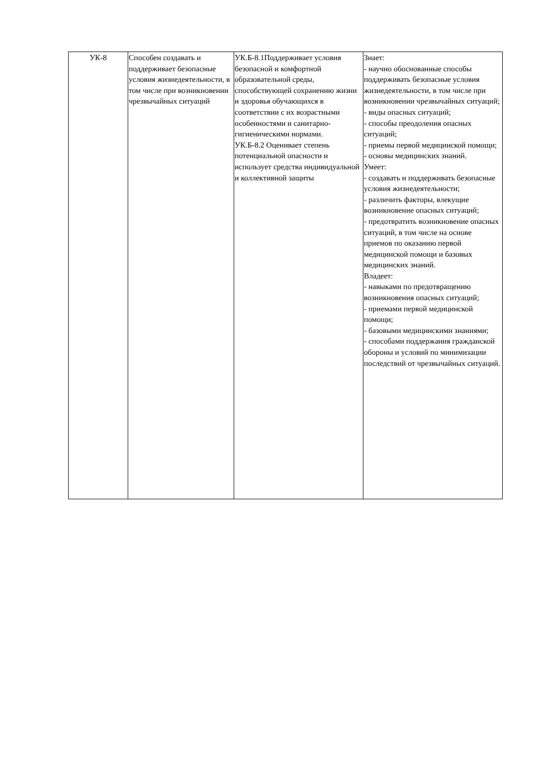| УК-8 | Способен создавать и поддерживает безопасные условия жизнедеятельности, в том числе при возникновении чрезвычайных ситуаций | УК.Б-8.1Поддерживает условия безопасной и комфортной образовательной среды, способствующей сохранению жизни и здоровья обучающихся в соответствии с их возрастными особенностями и санитарно-гигиеническими нормами. УК.Б-8.2 Оценивает степень потенциальной опасности и использует средства индивидуальной и коллективной защиты | Знает: - научно обоснованные способы поддерживать безопасные условия жизнедеятельности, в том числе при возникновении чрезвычайных ситуаций; - виды опасных ситуаций; - способы преодоления опасных ситуаций; - приемы первой медицинской помощи; - основы медицинских знаний. Умеет: - создавать и поддерживать безопасные условия жизнедеятельности; - различить факторы, влекущие возникновение опасных ситуаций; - предотвратить возникновение опасных ситуаций, в том числе на основе приемов по оказанию первой медицинской помощи и базовых медицинских знаний. Владеет: - навыками по предотвращению возникновения опасных ситуаций; - приемами первой медицинской помощи; - базовыми медицинскими знаниями; - способами поддержания гражданской обороны и условий по минимизации последствий от чрезвычайных ситуаций. |